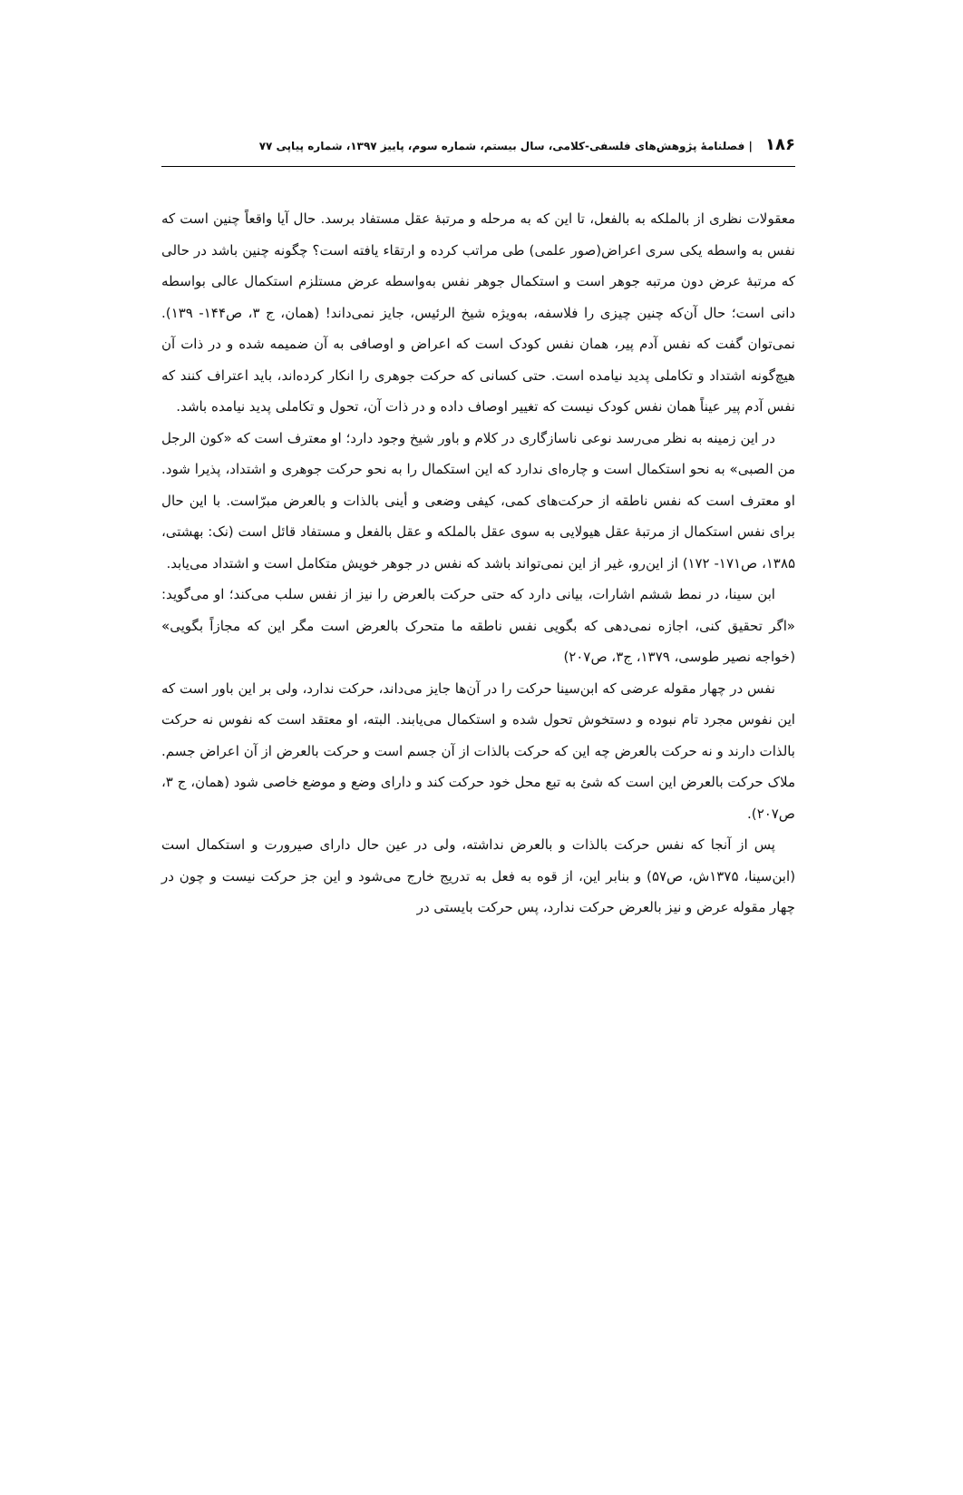۱۸۶ | فصلنامهٔ پژوهش‌های فلسفی-کلامی، سال بیستم، شماره سوم، پاییز ۱۳۹۷، شماره پیاپی ۷۷
معقولات نظری از بالملکه به بالفعل، تا این که به مرحله و مرتبهٔ عقل مستفاد برسد. حال آیا واقعاً چنین است که نفس به واسطه یکی سری اعراض(صور علمی) طی مراتب کرده و ارتقاء یافته است؟ چگونه چنین باشد در حالی که مرتبهٔ عرض دون مرتبه جوهر است و استکمال جوهر نفس به‌واسطه عرض مستلزم استکمال عالی بواسطه دانی است؛ حال آن‌که چنین چیزی را فلاسفه، به‌ویژه شیخ الرئیس، جایز نمی‌داند! (همان، ج ۳، ص۱۴۴- ۱۳۹). نمی‌توان گفت که نفس آدم پیر، همان نفس کودک است که اعراض و اوصافی به آن ضمیمه شده و در ذات آن هیچ‌گونه اشتداد و تکاملی پدید نیامده است. حتی کسانی که حرکت جوهری را انکار کرده‌اند، باید اعتراف کنند که نفس آدم پیر عیناً همان نفس کودک نیست که تغییر اوصاف داده و در ذات آن، تحول و تکاملی پدید نیامده باشد.
در این زمینه به نظر می‌رسد نوعی ناسازگاری در کلام و باور شیخ وجود دارد؛ او معترف است که «کون الرجل من الصبی» به نحو استکمال است و چاره‌ای ندارد که این استکمال را به نحو حرکت جوهری و اشتداد، پذیرا شود. او معترف است که نفس ناطقه از حرکت‌های کمی، کیفی وضعی و أینی بالذات و بالعرض مبرّاست. با این حال برای نفس استکمال از مرتبهٔ عقل هیولایی به سوی عقل بالملکه و عقل بالفعل و مستفاد قائل است (نک: بهشتی، ۱۳۸۵، ص۱۷۱- ۱۷۲) از این‌رو، غیر از این نمی‌تواند باشد که نفس در جوهر خویش متکامل است و اشتداد می‌یابد.
ابن سینا، در نمط ششم اشارات، بیانی دارد که حتی حرکت بالعرض را نیز از نفس سلب می‌کند؛ او می‌گوید: «اگر تحقیق کنی، اجازه نمی‌دهی که بگویی نفس ناطقه ما متحرک بالعرض است مگر این که مجازاً بگویی» (خواجه نصیر طوسی، ۱۳۷۹، ج۳، ص۲۰۷)
نفس در چهار مقوله عرضی که ابن‌سینا حرکت را در آن‌ها جایز می‌داند، حرکت ندارد، ولی بر این باور است که این نفوس مجرد تام نبوده و دستخوش تحول شده و استکمال می‌یابند. البته، او معتقد است که نفوس نه حرکت بالذات دارند و نه حرکت بالعرض چه این که حرکت بالذات از آن جسم است و حرکت بالعرض از آن اعراض جسم. ملاک حرکت بالعرض این است که شئ به تبع محل خود حرکت کند و دارای وضع و موضع خاصی شود (همان، ج ۳، ص۲۰۷).
پس از آنجا که نفس حرکت بالذات و بالعرض نداشته، ولی در عین حال دارای صیرورت و استکمال است (ابن‌سینا، ۱۳۷۵ش، ص۵۷) و بنابر این، از قوه به فعل به تدریج خارج می‌شود و این جز حرکت نیست و چون در چهار مقوله عرض و نیز بالعرض حرکت ندارد، پس حرکت بایستی در